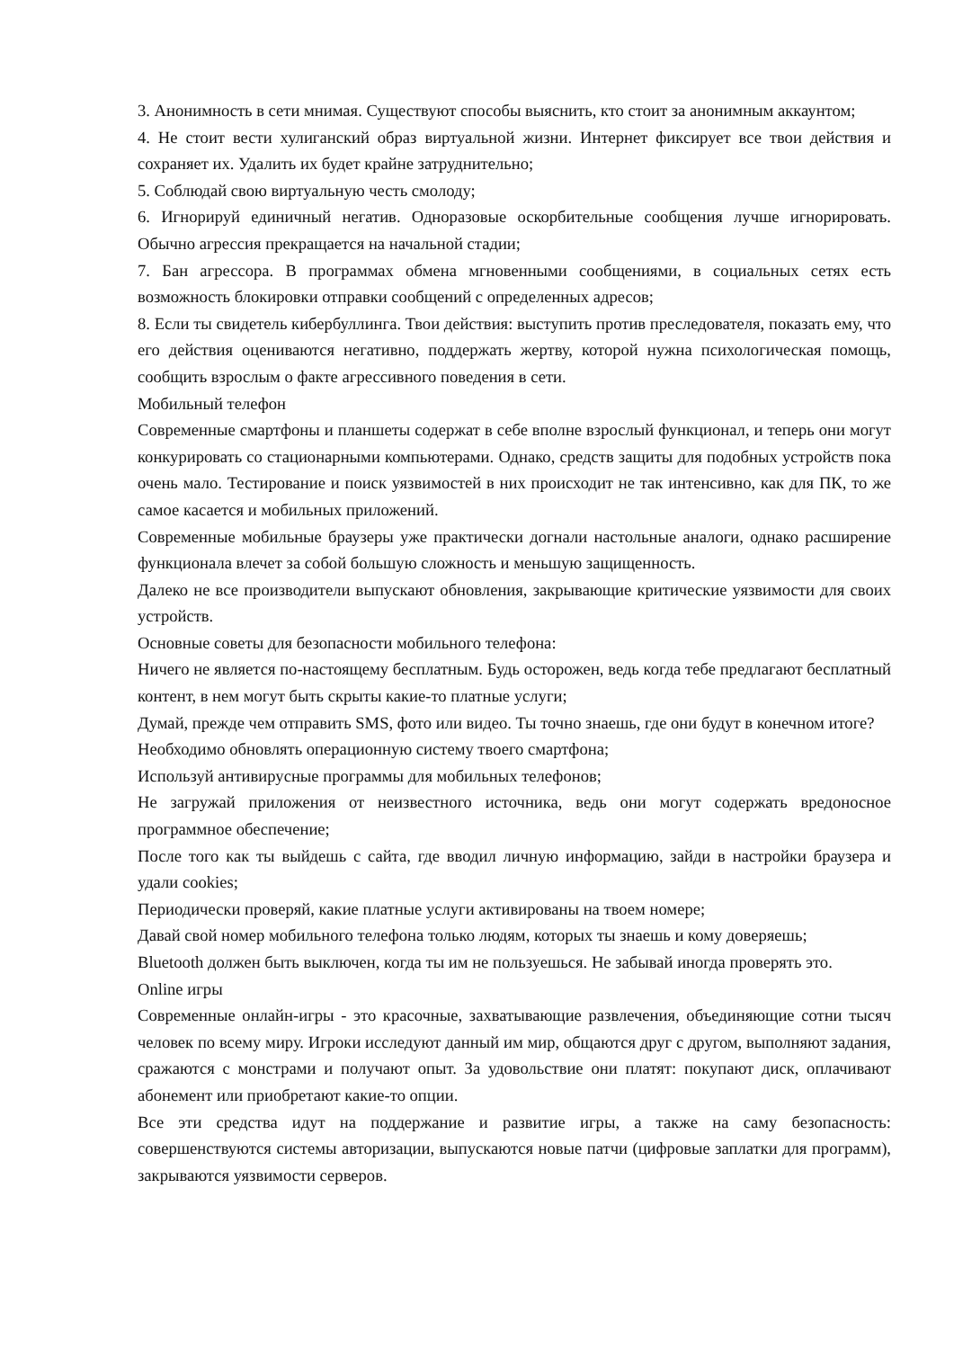3. Анонимность в сети мнимая. Существуют способы выяснить, кто стоит за анонимным аккаунтом;
4. Не стоит вести хулиганский образ виртуальной жизни. Интернет фиксирует все твои действия и сохраняет их. Удалить их будет крайне затруднительно;
5. Соблюдай свою виртуальную честь смолоду;
6. Игнорируй единичный негатив. Одноразовые оскорбительные сообщения лучше игнорировать. Обычно агрессия прекращается на начальной стадии;
7. Бан агрессора. В программах обмена мгновенными сообщениями, в социальных сетях есть возможность блокировки отправки сообщений с определенных адресов;
8. Если ты свидетель кибербуллинга. Твои действия: выступить против преследователя, показать ему, что его действия оцениваются негативно, поддержать жертву, которой нужна психологическая помощь, сообщить взрослым о факте агрессивного поведения в сети.
Мобильный телефон
Современные смартфоны и планшеты содержат в себе вполне взрослый функционал, и теперь они могут конкурировать со стационарными компьютерами. Однако, средств защиты для подобных устройств пока очень мало. Тестирование и поиск уязвимостей в них происходит не так интенсивно, как для ПК, то же самое касается и мобильных приложений.
Современные мобильные браузеры уже практически догнали настольные аналоги, однако расширение функционала влечет за собой большую сложность и меньшую защищенность.
Далеко не все производители выпускают обновления, закрывающие критические уязвимости для своих устройств.
Основные советы для безопасности мобильного телефона:
Ничего не является по-настоящему бесплатным. Будь осторожен, ведь когда тебе предлагают бесплатный контент, в нем могут быть скрыты какие-то платные услуги;
Думай, прежде чем отправить SMS, фото или видео. Ты точно знаешь, где они будут в конечном итоге?
Необходимо обновлять операционную систему твоего смартфона;
Используй антивирусные программы для мобильных телефонов;
Не загружай приложения от неизвестного источника, ведь они могут содержать вредоносное программное обеспечение;
После того как ты выйдешь с сайта, где вводил личную информацию, зайди в настройки браузера и удали cookies;
Периодически проверяй, какие платные услуги активированы на твоем номере;
Давай свой номер мобильного телефона только людям, которых ты знаешь и кому доверяешь;
Bluetooth должен быть выключен, когда ты им не пользуешься. Не забывай иногда проверять это.
Online игры
Современные онлайн-игры - это красочные, захватывающие развлечения, объединяющие сотни тысяч человек по всему миру. Игроки исследуют данный им мир, общаются друг с другом, выполняют задания, сражаются с монстрами и получают опыт. За удовольствие они платят: покупают диск, оплачивают абонемент или приобретают какие-то опции.
Все эти средства идут на поддержание и развитие игры, а также на саму безопасность: совершенствуются системы авторизации, выпускаются новые патчи (цифровые заплатки для программ), закрываются уязвимости серверов.